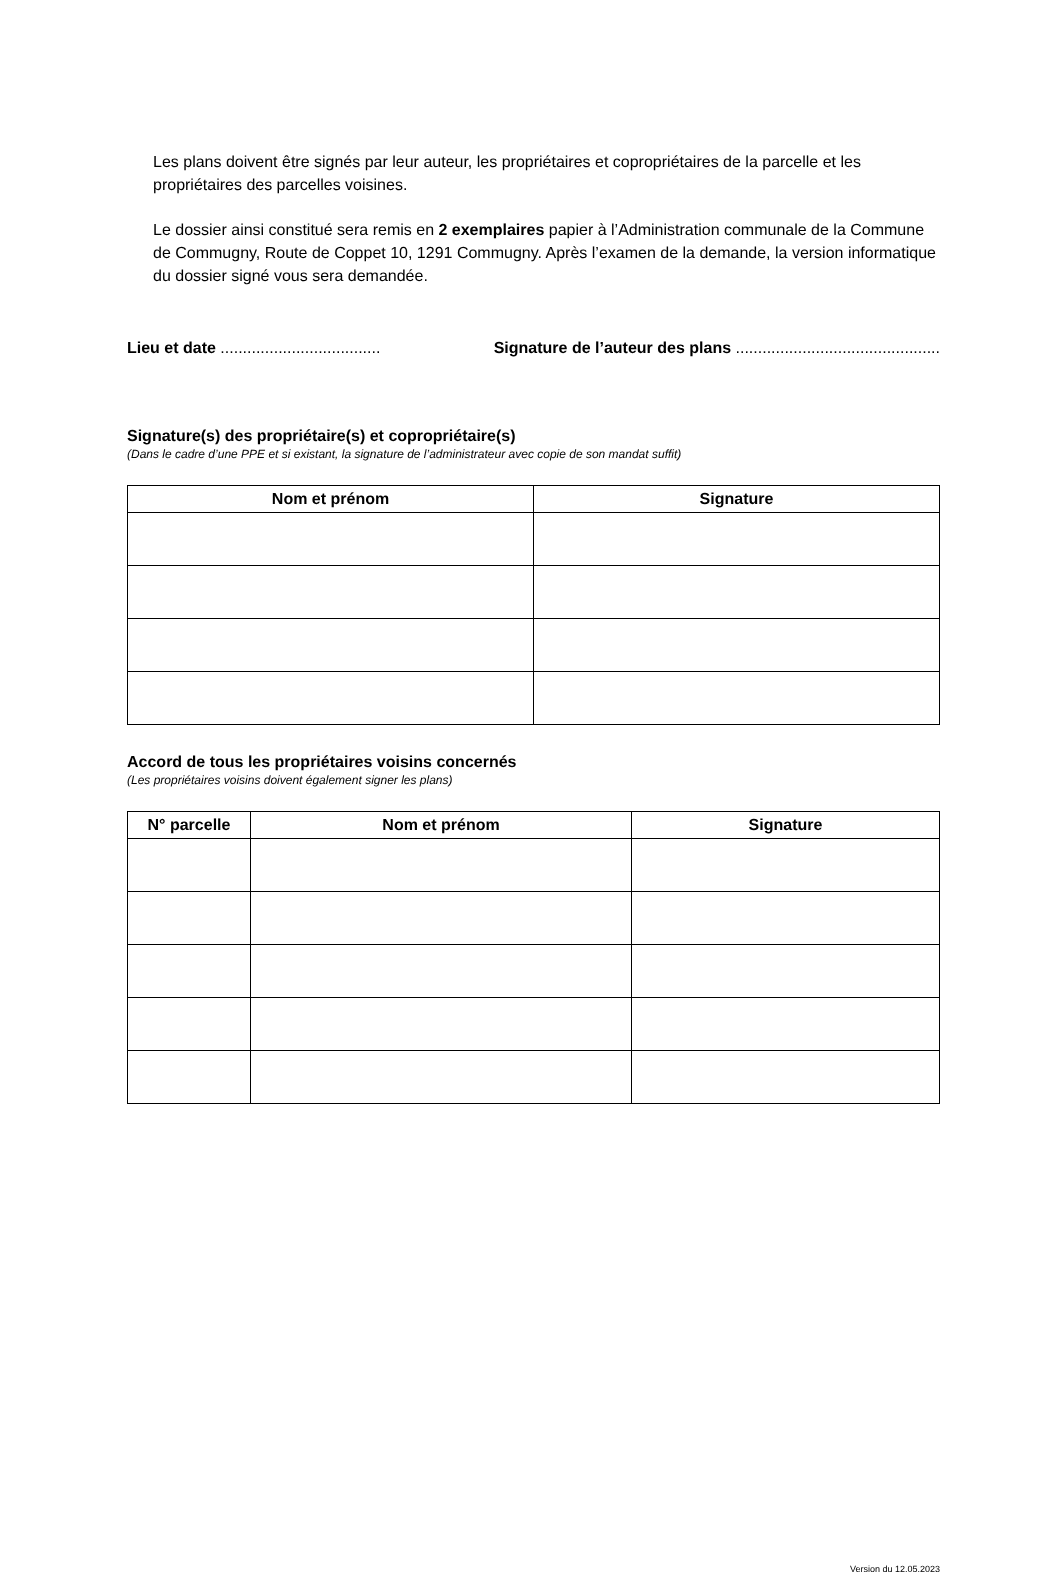Les plans doivent être signés par leur auteur, les propriétaires et copropriétaires de la parcelle et les propriétaires des parcelles voisines.
Le dossier ainsi constitué sera remis en 2 exemplaires papier à l’Administration communale de la Commune de Commugny, Route de Coppet 10, 1291 Commugny. Après l’examen de la demande, la version informatique du dossier signé vous sera demandée.
Lieu et date .................................... Signature de l’auteur des plans ..............................................
Signature(s) des propriétaire(s) et copropriétaire(s)
(Dans le cadre d’une PPE et si existant, la signature de l’administrateur avec copie de son mandat suffit)
| Nom et prénom | Signature |
| --- | --- |
Accord de tous les propriétaires voisins concernés
(Les propriétaires voisins doivent également signer les plans)
| N° parcelle | Nom et prénom | Signature |
| --- | --- | --- |
Version du 12.05.2023